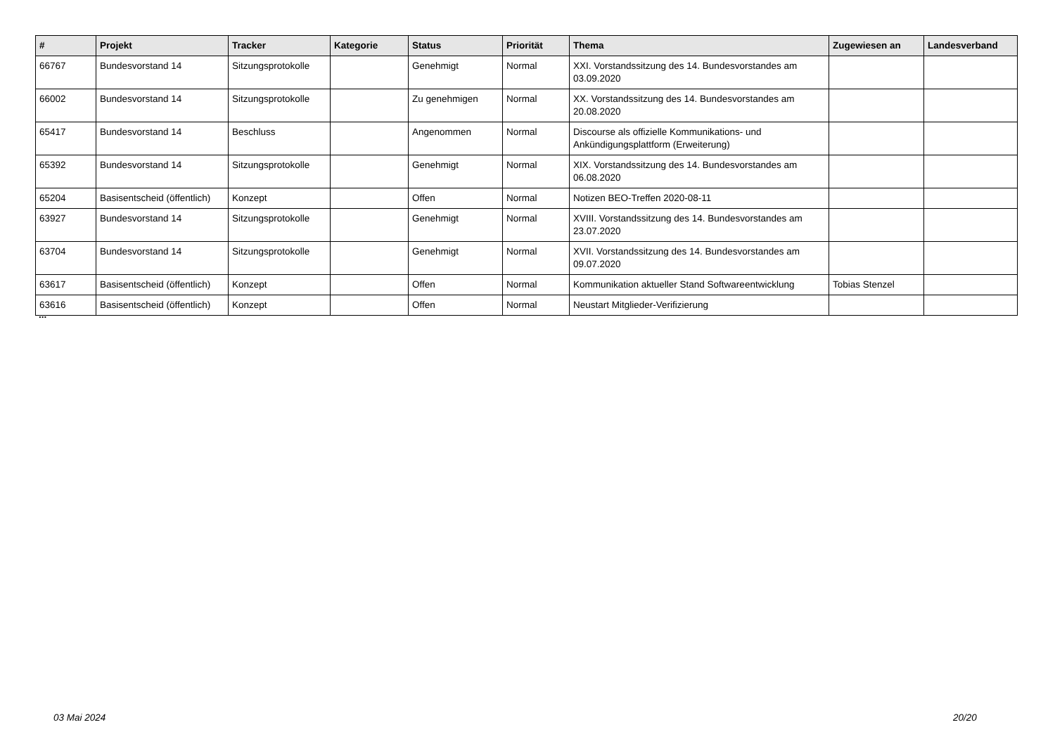| # | Projekt | Tracker | Kategorie | Status | Priorität | Thema | Zugewiesen an | Landesverband |
| --- | --- | --- | --- | --- | --- | --- | --- | --- |
| 66767 | Bundesvorstand 14 | Sitzungsprotokolle | | Genehmigt | Normal | XXI. Vorstandssitzung des 14. Bundesvorstandes am 03.09.2020 | | |
| 66002 | Bundesvorstand 14 | Sitzungsprotokolle | | Zu genehmigen | Normal | XX. Vorstandssitzung des 14. Bundesvorstandes am 20.08.2020 | | |
| 65417 | Bundesvorstand 14 | Beschluss | | Angenommen | Normal | Discourse als offizielle Kommunikations- und Ankündigungsplattform (Erweiterung) | | |
| 65392 | Bundesvorstand 14 | Sitzungsprotokolle | | Genehmigt | Normal | XIX. Vorstandssitzung des 14. Bundesvorstandes am 06.08.2020 | | |
| 65204 | Basisentscheid (öffentlich) | Konzept | | Offen | Normal | Notizen BEO-Treffen 2020-08-11 | | |
| 63927 | Bundesvorstand 14 | Sitzungsprotokolle | | Genehmigt | Normal | XVIII. Vorstandssitzung des 14. Bundesvorstandes am 23.07.2020 | | |
| 63704 | Bundesvorstand 14 | Sitzungsprotokolle | | Genehmigt | Normal | XVII. Vorstandssitzung des 14. Bundesvorstandes am 09.07.2020 | | |
| 63617 | Basisentscheid (öffentlich) | Konzept | | Offen | Normal | Kommunikation aktueller Stand Softwareentwicklung | Tobias Stenzel | |
| 63616 | Basisentscheid (öffentlich) | Konzept | | Offen | Normal | Neustart Mitglieder-Verifizierung | | |
...
03 Mai 2024 20/20